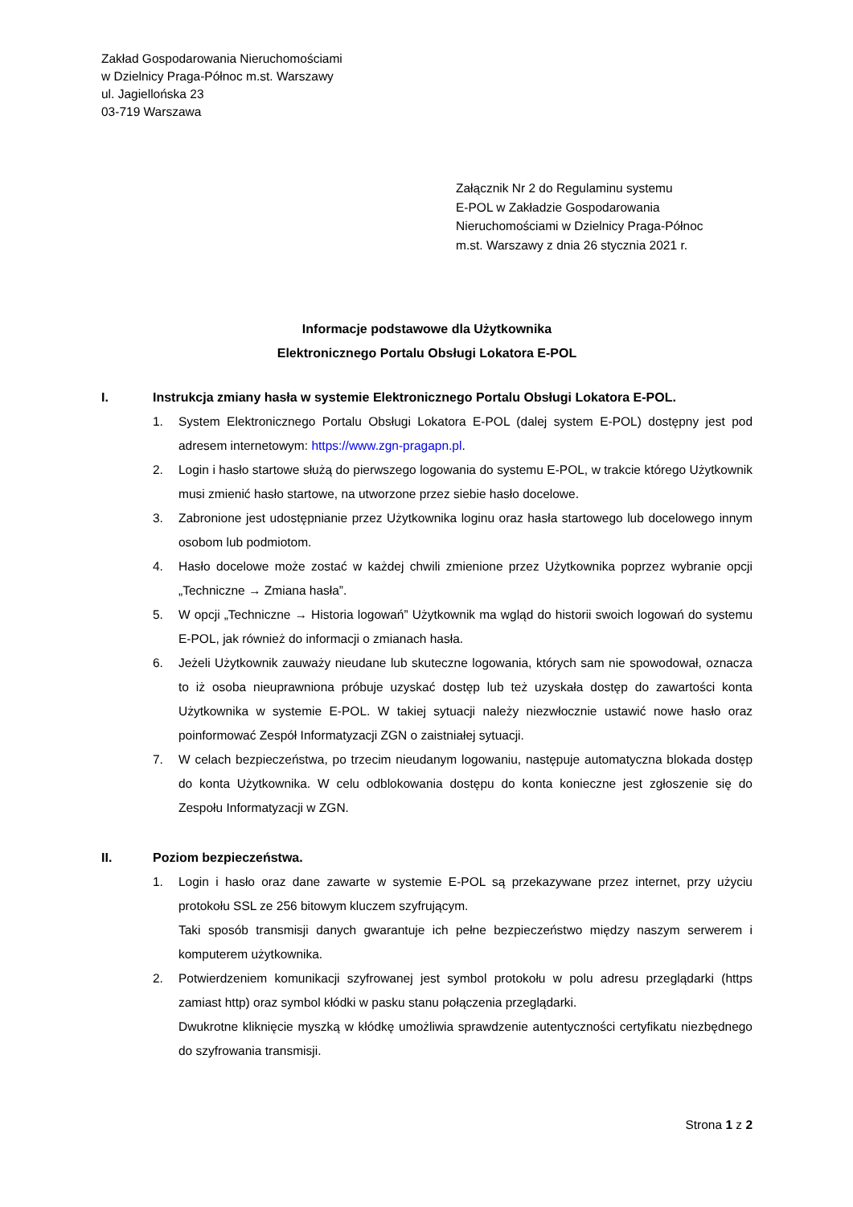Zakład Gospodarowania Nieruchomościami
w Dzielnicy Praga-Północ m.st. Warszawy
ul. Jagiellońska 23
03-719 Warszawa
Załącznik Nr 2 do Regulaminu systemu
E-POL w Zakładzie Gospodarowania
Nieruchomościami w Dzielnicy Praga-Północ
m.st. Warszawy z dnia 26 stycznia 2021 r.
Informacje podstawowe dla Użytkownika
Elektronicznego Portalu Obsługi Lokatora E-POL
I. Instrukcja zmiany hasła w systemie Elektronicznego Portalu Obsługi Lokatora E-POL.
1. System Elektronicznego Portalu Obsługi Lokatora E-POL (dalej system E-POL) dostępny jest pod adresem internetowym: https://www.zgn-pragapn.pl.
2. Login i hasło startowe służą do pierwszego logowania do systemu E-POL, w trakcie którego Użytkownik musi zmienić hasło startowe, na utworzone przez siebie hasło docelowe.
3. Zabronione jest udostępnianie przez Użytkownika loginu oraz hasła startowego lub docelowego innym osobom lub podmiotom.
4. Hasło docelowe może zostać w każdej chwili zmienione przez Użytkownika poprzez wybranie opcji „Techniczne → Zmiana hasła”.
5. W opcji „Techniczne → Historia logowań” Użytkownik ma wgląd do historii swoich logowań do systemu E-POL, jak również do informacji o zmianach hasła.
6. Jeżeli Użytkownik zauważy nieudane lub skuteczne logowania, których sam nie spowodował, oznacza to iż osoba nieuprawniona próbuje uzyskać dostęp lub też uzyskała dostęp do zawartości konta Użytkownika w systemie E-POL. W takiej sytuacji należy niezwłocznie ustawić nowe hasło oraz poinformować Zespół Informatyzacji ZGN o zaistniałej sytuacji.
7. W celach bezpieczeństwa, po trzecim nieudanym logowaniu, następuje automatyczna blokada dostęp do konta Użytkownika. W celu odblokowania dostępu do konta konieczne jest zgłoszenie się do Zespołu Informatyzacji w ZGN.
II. Poziom bezpieczeństwa.
1. Login i hasło oraz dane zawarte w systemie E-POL są przekazywane przez internet, przy użyciu protokołu SSL ze 256 bitowym kluczem szyfrującym.
Taki sposób transmisji danych gwarantuje ich pełne bezpieczeństwo między naszym serwerem i komputerem użytkownika.
2. Potwierdzeniem komunikacji szyfrowanej jest symbol protokołu w polu adresu przeglądarki (https zamiast http) oraz symbol kłódki w pasku stanu połączenia przeglądarki.
Dwukrotne kliknięcie myszką w kłódkę umożliwia sprawdzenie autentyczności certyfikatu niezbędnego do szyfrowania transmisji.
Strona 1 z 2